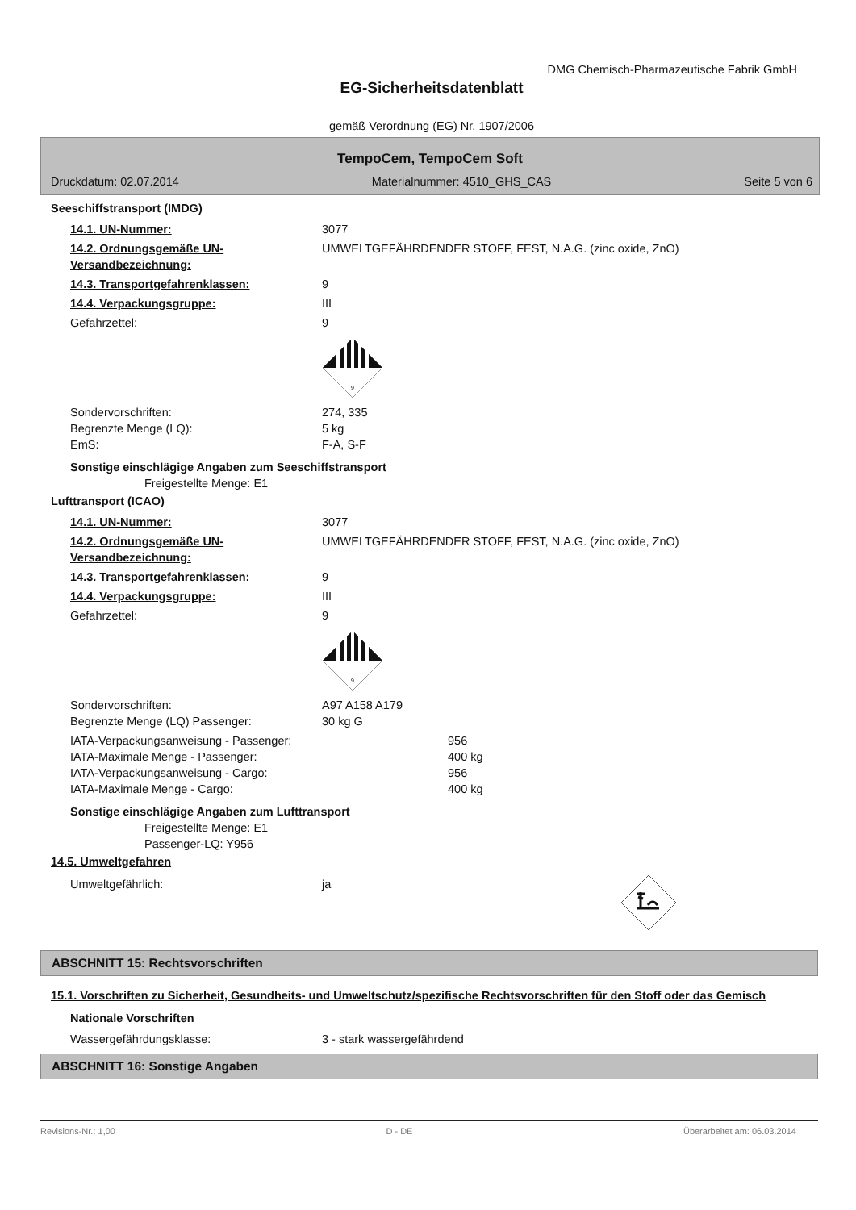DMG Chemisch-Pharmazeutische Fabrik GmbH
EG-Sicherheitsdatenblatt
gemäß Verordnung (EG) Nr. 1907/2006
TempoCem, TempoCem Soft
Druckdatum: 02.07.2014 Materialnummer: 4510_GHS_CAS Seite 5 von 6
Seeschiffstransport (IMDG)
14.1. UN-Nummer: 3077
14.2. Ordnungsgemäße UN-Versandbezeichnung: UMWELTGEFÄHRDENDER STOFF, FEST, N.A.G. (zinc oxide, ZnO)
14.3. Transportgefahrenklassen: 9
14.4. Verpackungsgruppe: III
Gefahrzettel: 9
9
Sondervorschriften: 274, 335
Begrenzte Menge (LQ): 5 kg
EmS: F-A, S-F
Sonstige einschlägige Angaben zum Seeschiffstransport
Freigestellte Menge: E1
Lufttransport (ICAO)
14.1. UN-Nummer: 3077
14.2. Ordnungsgemäße UN-Versandbezeichnung: UMWELTGEFÄHRDENDER STOFF, FEST, N.A.G. (zinc oxide, ZnO)
14.3. Transportgefahrenklassen: 9
14.4. Verpackungsgruppe: III
Gefahrzettel: 9
9
Sondervorschriften: A97 A158 A179
Begrenzte Menge (LQ) Passenger: 30 kg G
IATA-Verpackungsanweisung - Passenger: 956
IATA-Maximale Menge - Passenger: 400 kg
IATA-Verpackungsanweisung - Cargo: 956
IATA-Maximale Menge - Cargo: 400 kg
Sonstige einschlägige Angaben zum Lufttransport
Freigestellte Menge: E1
Passenger-LQ: Y956
14.5. Umweltgefahren
Umweltgefährlich: ja
ABSCHNITT 15: Rechtsvorschriften
15.1. Vorschriften zu Sicherheit, Gesundheits- und Umweltschutz/spezifische Rechtsvorschriften für den Stoff oder das Gemisch
Nationale Vorschriften
Wassergefährdungsklasse: 3 - stark wassergefährdend
ABSCHNITT 16: Sonstige Angaben
Revisions-Nr.: 1,00 D - DE Überarbeitet am: 06.03.2014